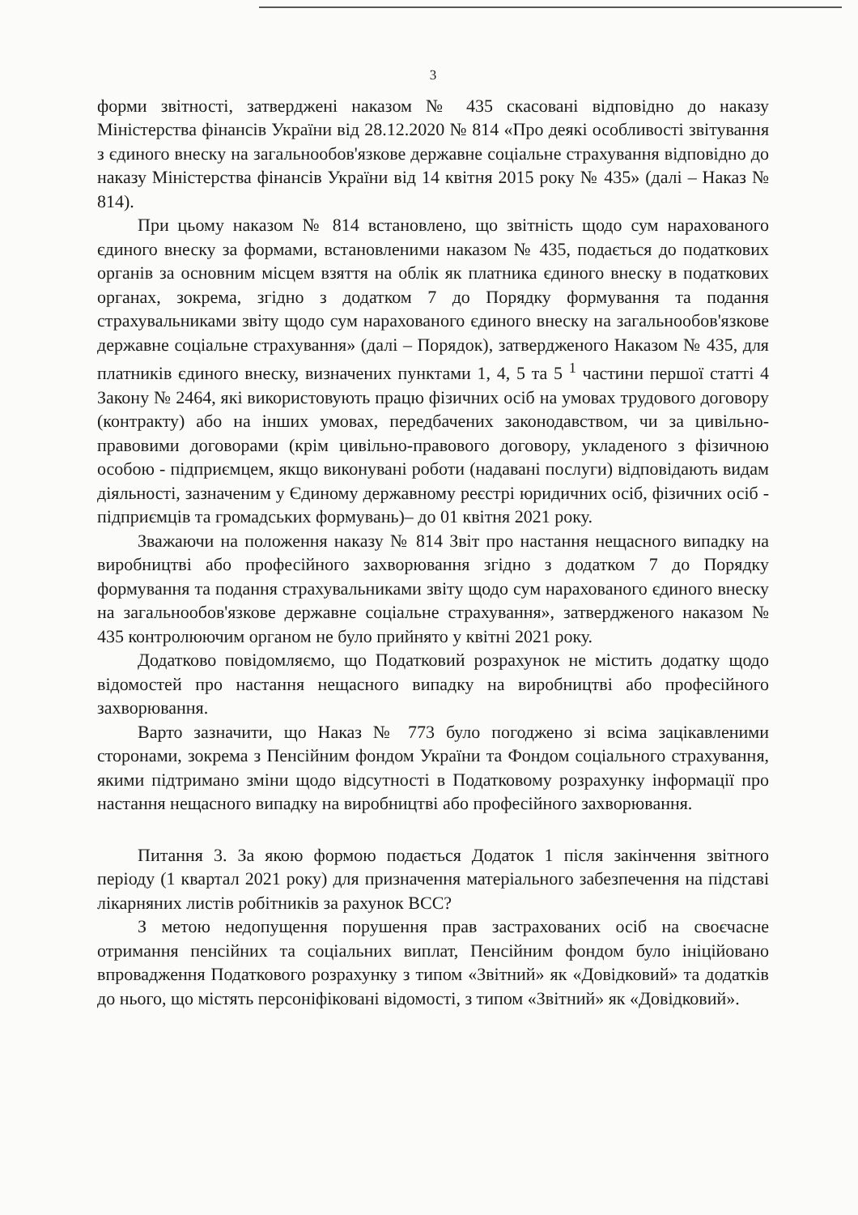3
форми звітності, затверджені наказом № 435 скасовані відповідно до наказу Міністерства фінансів України від 28.12.2020 № 814 «Про деякі особливості звітування з єдиного внеску на загальнообов'язкове державне соціальне страхування відповідно до наказу Міністерства фінансів України від 14 квітня 2015 року № 435» (далі – Наказ № 814).
При цьому наказом № 814 встановлено, що звітність щодо сум нарахованого єдиного внеску за формами, встановленими наказом № 435, подається до податкових органів за основним місцем взяття на облік як платника єдиного внеску в податкових органах, зокрема, згідно з додатком 7 до Порядку формування та подання страхувальниками звіту щодо сум нарахованого єдиного внеску на загальнообов'язкове державне соціальне страхування» (далі – Порядок), затвердженого Наказом № 435, для платників єдиного внеску, визначених пунктами 1, 4, 5 та 5 <sup>1</sup> частини першої статті 4 Закону № 2464, які використовують працю фізичних осіб на умовах трудового договору (контракту) або на інших умовах, передбачених законодавством, чи за цивільно-правовими договорами (крім цивільно-правового договору, укладеного з фізичною особою - підприємцем, якщо виконувані роботи (надавані послуги) відповідають видам діяльності, зазначеним у Єдиному державному реєстрі юридичних осіб, фізичних осіб - підприємців та громадських формувань)– до 01 квітня 2021 року.
Зважаючи на положення наказу № 814 Звіт про настання нещасного випадку на виробництві або професійного захворювання згідно з додатком 7 до Порядку формування та подання страхувальниками звіту щодо сум нарахованого єдиного внеску на загальнообов'язкове державне соціальне страхування», затвердженого наказом № 435 контролюючим органом не було прийнято у квітні 2021 року.
Додатково повідомляємо, що Податковий розрахунок не містить додатку щодо відомостей про настання нещасного випадку на виробництві або професійного захворювання.
Варто зазначити, що Наказ № 773 було погоджено зі всіма зацікавленими сторонами, зокрема з Пенсійним фондом України та Фондом соціального страхування, якими підтримано зміни щодо відсутності в Податковому розрахунку інформації про настання нещасного випадку на виробництві або професійного захворювання.
Питання 3. За якою формою подається Додаток 1 після закінчення звітного періоду (1 квартал 2021 року) для призначення матеріального забезпечення на підставі лікарняних листів робітників за рахунок ВСС?
З метою недопущення порушення прав застрахованих осіб на своєчасне отримання пенсійних та соціальних виплат, Пенсійним фондом було ініційовано впровадження Податкового розрахунку з типом «Звітний» як «Довідковий» та додатків до нього, що містять персоніфіковані відомості, з типом «Звітний» як «Довідковий».